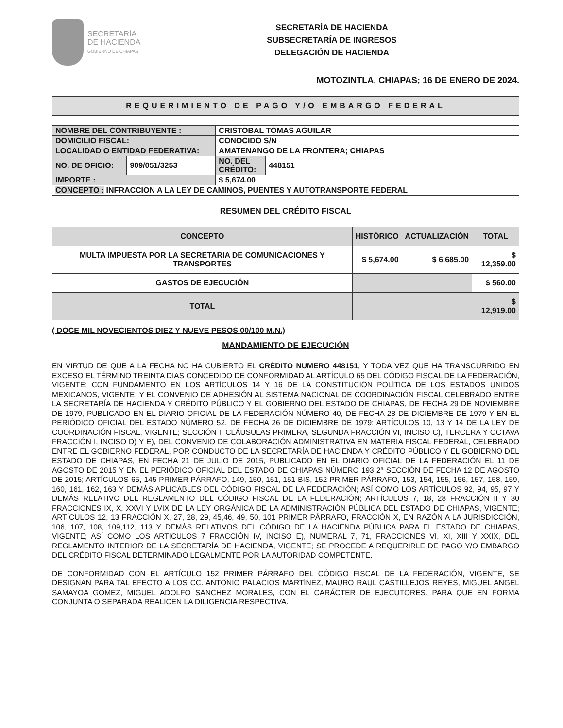SECRETARÍA
DE HACIENDA
GOBIERNO DE CHIAPAS
SECRETARÍA DE HACIENDA
SUBSECRETARÍA DE INGRESOS
DELEGACIÓN DE HACIENDA
MOTOZINTLA, CHIAPAS; 16 DE ENERO DE 2024.
REQUERIMIENTO DE PAGO Y/O EMBARGO FEDERAL
| NOMBRE DEL CONTRIBUYENTE : | | CRISTOBAL TOMAS AGUILAR | |
| DOMICILIO FISCAL: | | CONOCIDO S/N | |
| LOCALIDAD O ENTIDAD FEDERATIVA: | | AMATENANGO DE LA FRONTERA; CHIAPAS | |
| NO. DE OFICIO: | 909/051/3253 | NO. DEL CRÉDITO: | 448151 |
| IMPORTE : | | $ 5,674.00 | |
| CONCEPTO : INFRACCION A LA LEY DE CAMINOS, PUENTES Y AUTOTRANSPORTE FEDERAL | | | |
RESUMEN DEL CRÉDITO FISCAL
| CONCEPTO | HISTÓRICO | ACTUALIZACIÓN | TOTAL |
| --- | --- | --- | --- |
| MULTA IMPUESTA POR LA SECRETARIA DE COMUNICACIONES Y TRANSPORTES | $ 5,674.00 | $ 6,685.00 | $ 12,359.00 |
| GASTOS DE EJECUCIÓN | | | $ 560.00 |
| TOTAL | | | $ 12,919.00 |
( DOCE MIL NOVECIENTOS DIEZ Y NUEVE PESOS 00/100 M.N.)
MANDAMIENTO DE EJECUCIÓN
EN VIRTUD DE QUE A LA FECHA NO HA CUBIERTO EL CRÉDITO NUMERO 448151, Y TODA VEZ QUE HA TRANSCURRIDO EN EXCESO EL TÉRMINO TREINTA DIAS CONCEDIDO DE CONFORMIDAD AL ARTÍCULO 65 DEL CÓDIGO FISCAL DE LA FEDERACIÓN, VIGENTE; CON FUNDAMENTO EN LOS ARTÍCULOS 14 Y 16 DE LA CONSTITUCIÓN POLÍTICA DE LOS ESTADOS UNIDOS MEXICANOS, VIGENTE; Y EL CONVENIO DE ADHESIÓN AL SISTEMA NACIONAL DE COORDINACIÓN FISCAL CELEBRADO ENTRE LA SECRETARÍA DE HACIENDA Y CRÉDITO PÚBLICO Y EL GOBIERNO DEL ESTADO DE CHIAPAS, DE FECHA 29 DE NOVIEMBRE DE 1979, PUBLICADO EN EL DIARIO OFICIAL DE LA FEDERACIÓN NÚMERO 40, DE FECHA 28 DE DICIEMBRE DE 1979 Y EN EL PERIÓDICO OFICIAL DEL ESTADO NÚMERO 52, DE FECHA 26 DE DICIEMBRE DE 1979; ARTÍCULOS 10, 13 Y 14 DE LA LEY DE COORDINACIÓN FISCAL, VIGENTE; SECCIÓN I, CLÁUSULAS PRIMERA, SEGUNDA FRACCIÓN VI, INCISO C), TERCERA Y OCTAVA FRACCIÓN I, INCISO D) Y E), DEL CONVENIO DE COLABORACIÓN ADMINISTRATIVA EN MATERIA FISCAL FEDERAL, CELEBRADO ENTRE EL GOBIERNO FEDERAL, POR CONDUCTO DE LA SECRETARÍA DE HACIENDA Y CRÉDITO PÚBLICO Y EL GOBIERNO DEL ESTADO DE CHIAPAS, EN FECHA 21 DE JULIO DE 2015, PUBLICADO EN EL DIARIO OFICIAL DE LA FEDERACIÓN EL 11 DE AGOSTO DE 2015 Y EN EL PERIÓDICO OFICIAL DEL ESTADO DE CHIAPAS NÚMERO 193 2ª SECCIÓN DE FECHA 12 DE AGOSTO DE 2015; ARTÍCULOS 65, 145 PRIMER PÁRRAFO, 149, 150, 151, 151 BIS, 152 PRIMER PÁRRAFO, 153, 154, 155, 156, 157, 158, 159, 160, 161, 162, 163 Y DEMÁS APLICABLES DEL CÓDIGO FISCAL DE LA FEDERACIÓN; ASÍ COMO LOS ARTÍCULOS 92, 94, 95, 97 Y DEMÁS RELATIVO DEL REGLAMENTO DEL CÓDIGO FISCAL DE LA FEDERACIÓN; ARTÍCULOS 7, 18, 28 FRACCIÓN II Y 30 FRACCIONES IX, X, XXVI Y LVIX DE LA LEY ORGÁNICA DE LA ADMINISTRACIÓN PÚBLICA DEL ESTADO DE CHIAPAS, VIGENTE; ARTÍCULOS 12, 13 FRACCIÓN X, 27, 28, 29, 45,46, 49, 50, 101 PRIMER PÁRRAFO, FRACCIÓN X, EN RAZÓN A LA JURISDICCIÓN, 106, 107, 108, 109,112, 113 Y DEMÁS RELATIVOS DEL CÓDIGO DE LA HACIENDA PÚBLICA PARA EL ESTADO DE CHIAPAS, VIGENTE; ASÍ COMO LOS ARTICULOS 7 FRACCIÓN IV, INCISO E), NUMERAL 7, 71, FRACCIONES VI, XI, XIII Y XXIX, DEL REGLAMENTO INTERIOR DE LA SECRETARÍA DE HACIENDA, VIGENTE; SE PROCEDE A REQUERIRLE DE PAGO Y/O EMBARGO DEL CRÉDITO FISCAL DETERMINADO LEGALMENTE POR LA AUTORIDAD COMPETENTE.
DE CONFORMIDAD CON EL ARTÍCULO 152 PRIMER PÁRRAFO DEL CÓDIGO FISCAL DE LA FEDERACIÓN, VIGENTE, SE DESIGNAN PARA TAL EFECTO A LOS CC. ANTONIO PALACIOS MARTÍNEZ, MAURO RAUL CASTILLEJOS REYES, MIGUEL ANGEL SAMAYOA GOMEZ, MIGUEL ADOLFO SANCHEZ MORALES, CON EL CARÁCTER DE EJECUTORES, PARA QUE EN FORMA CONJUNTA O SEPARADA REALICEN LA DILIGENCIA RESPECTIVA.